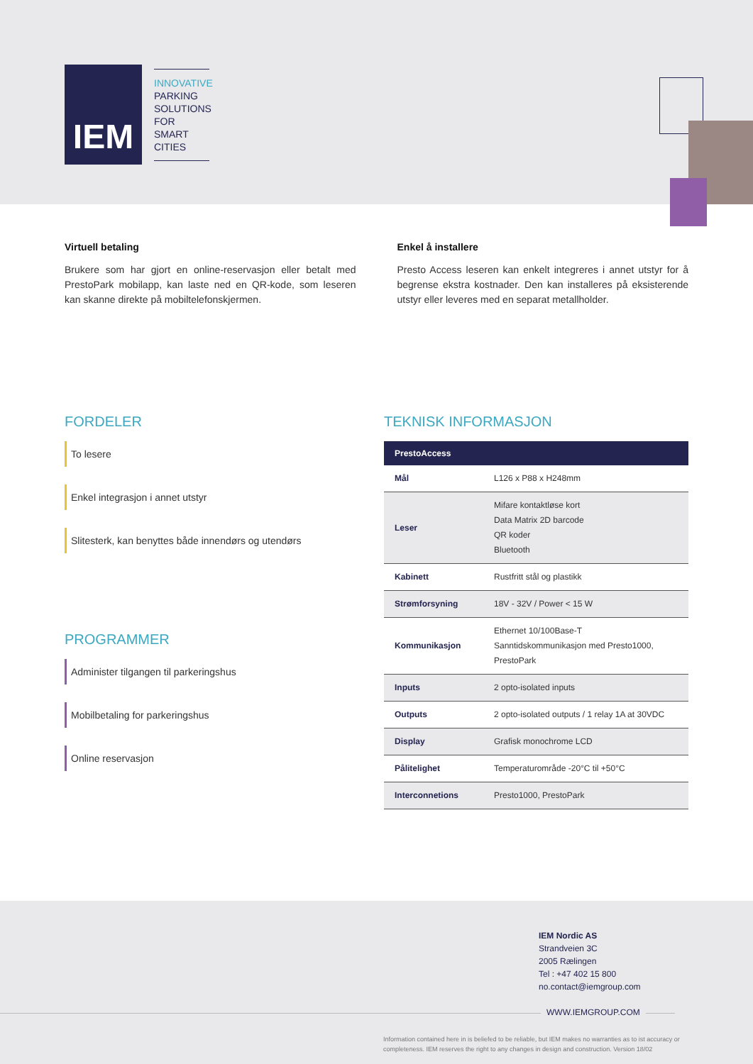IEM
INNOVATIVE
PARKING
SOLUTIONS FOR
SMART CITIES
Virtuell betaling
Brukere som har gjort en online-reservasjon eller betalt med PrestoPark mobilapp, kan laste ned en QR-kode, som leseren kan skanne direkte på mobiltelefonskjermen.
Enkel å installere
Presto Access leseren kan enkelt integreres i annet utstyr for å begrense ekstra kostnader. Den kan installeres på eksisterende utstyr eller leveres med en separat metallholder.
FORDELER
To lesere
Enkel integrasjon i annet utstyr
Slitesterk, kan benyttes både innendørs og utendørs
PROGRAMMER
Administer tilgangen til parkeringshus
Mobilbetaling for parkeringshus
Online reservasjon
TEKNISK INFORMASJON
| PrestoAccess | |
| --- | --- |
| Mål | L126 x P88 x H248mm |
| Leser | Mifare kontaktløse kort Data Matrix 2D barcode QR koder Bluetooth |
| Kabinett | Rustfritt stål og plastikk |
| Strømforsyning | 18V - 32V / Power < 15 W |
| Kommunikasjon | Ethernet 10/100Base-T Sanntidskommunikasjon med Presto1000, PrestoPark |
| Inputs | 2 opto-isolated inputs |
| Outputs | 2 opto-isolated outputs / 1 relay 1A at 30VDC |
| Display | Grafisk monochrome LCD |
| Pålitelighet | Temperaturområde -20°C til +50°C |
| Interconnetions | Presto1000, PrestoPark |
IEM Nordic AS
Strandveien 3C
2005 Rælingen
Tel : +47 402 15 800
no.contact@iemgroup.com
WWW.IEMGROUP.COM
Information contained here in is beliefed to be reliable, but IEM makes no warranties as to ist accuracy or completeness. IEM reserves the right to any changes in design and construction. Version 18/02